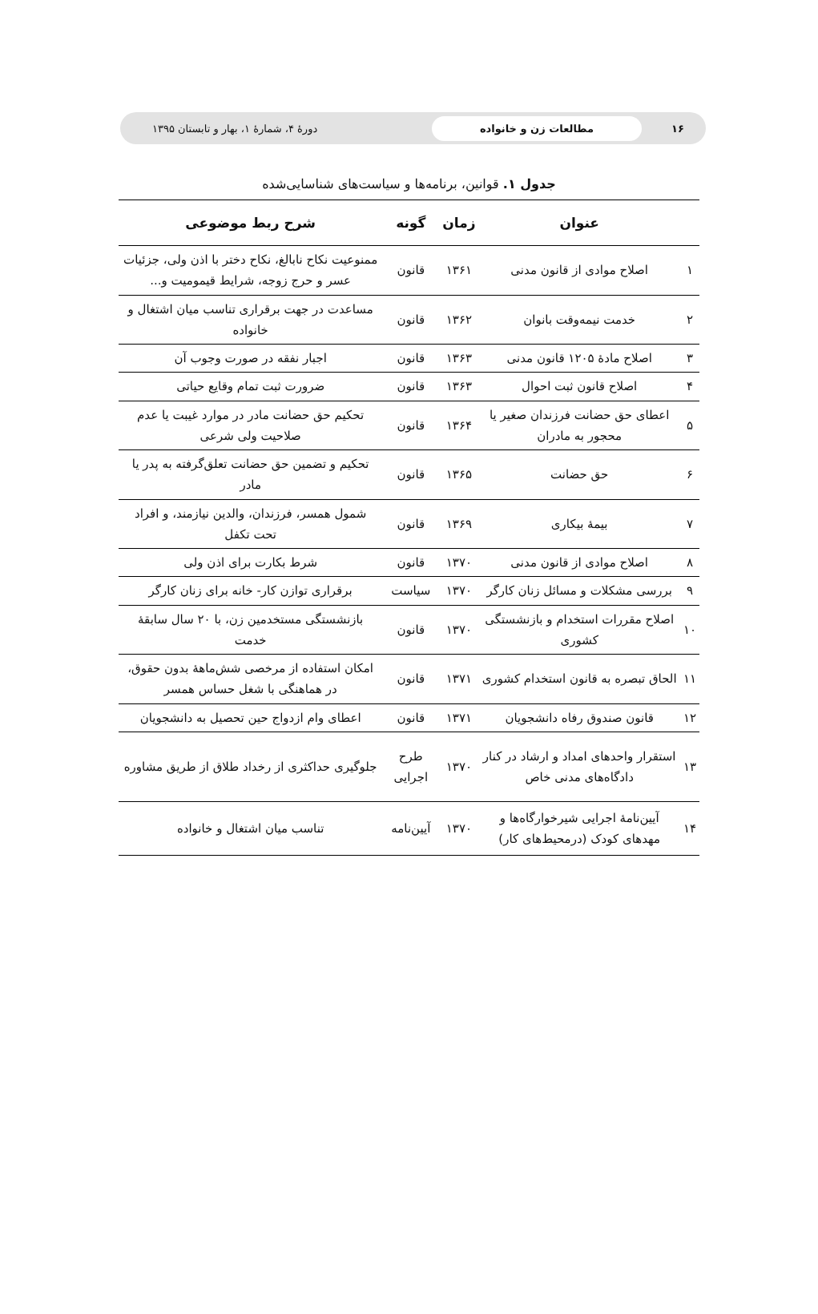۱۶
مطالعات زن و خانواده
دورهٔ ۴، شمارهٔ ۱، بهار و تابستان ۱۳۹۵
جدول ۱. قوانین، برنامه‌ها و سیاست‌های شناسایی‌شده
| | عنوان | زمان | گونه | شرح ربط موضوعی |
| --- | --- | --- | --- | --- |
| ۱ | اصلاح موادی از قانون مدنی | ۱۳۶۱ | قانون | ممنوعیت نکاح نابالغ، نکاح دختر با اذن ولی، جزئیات عسر و حرج زوجه، شرایط قیمومیت و... |
| ۲ | خدمت نیمه‌وقت بانوان | ۱۳۶۲ | قانون | مساعدت در جهت برقراری تناسب میان اشتغال و خانواده |
| ۳ | اصلاح مادهٔ ۱۲۰۵ قانون مدنی | ۱۳۶۳ | قانون | اجبار نفقه در صورت وجوب آن |
| ۴ | اصلاح قانون ثبت احوال | ۱۳۶۳ | قانون | ضرورت ثبت تمام وقایع حیاتی |
| ۵ | اعطای حق حضانت فرزندان صغیر یا محجور به مادران | ۱۳۶۴ | قانون | تحکیم حق حضانت مادر در موارد غیبت یا عدم صلاحیت ولی شرعی |
| ۶ | حق حضانت | ۱۳۶۵ | قانون | تحکیم و تضمین حق حضانت تعلق‌گرفته به پدر یا مادر |
| ۷ | بیمهٔ بیکاری | ۱۳۶۹ | قانون | شمول همسر، فرزندان، والدین نیازمند، و افراد تحت تکفل |
| ۸ | اصلاح موادی از قانون مدنی | ۱۳۷۰ | قانون | شرط بکارت برای اذن ولی |
| ۹ | بررسی مشکلات و مسائل زنان کارگر | ۱۳۷۰ | سیاست | برقراری توازن کار- خانه برای زنان کارگر |
| ۱۰ | اصلاح مقررات استخدام و بازنشستگی کشوری | ۱۳۷۰ | قانون | بازنشستگی مستخدمین زن، با ۲۰ سال سابقهٔ خدمت |
| ۱۱ | الحاق تبصره به قانون استخدام کشوری | ۱۳۷۱ | قانون | امکان استفاده از مرخصی شش‌ماههٔ بدون حقوق، در هماهنگی با شغل حساس همسر |
| ۱۲ | قانون صندوق رفاه دانشجویان | ۱۳۷۱ | قانون | اعطای وام ازدواج حین تحصیل به دانشجویان |
| ۱۳ | استقرار واحدهای امداد و ارشاد در کنار دادگاه‌های مدنی خاص | ۱۳۷۰ | طرح اجرایی | جلوگیری حداکثری از رخداد طلاق از طریق مشاوره |
| ۱۴ | آیین‌نامهٔ اجرایی شیرخوارگاه‌ها و مهدهای کودک (درمحیط‌های کار) | ۱۳۷۰ | آیین‌نامه | تناسب میان اشتغال و خانواده |